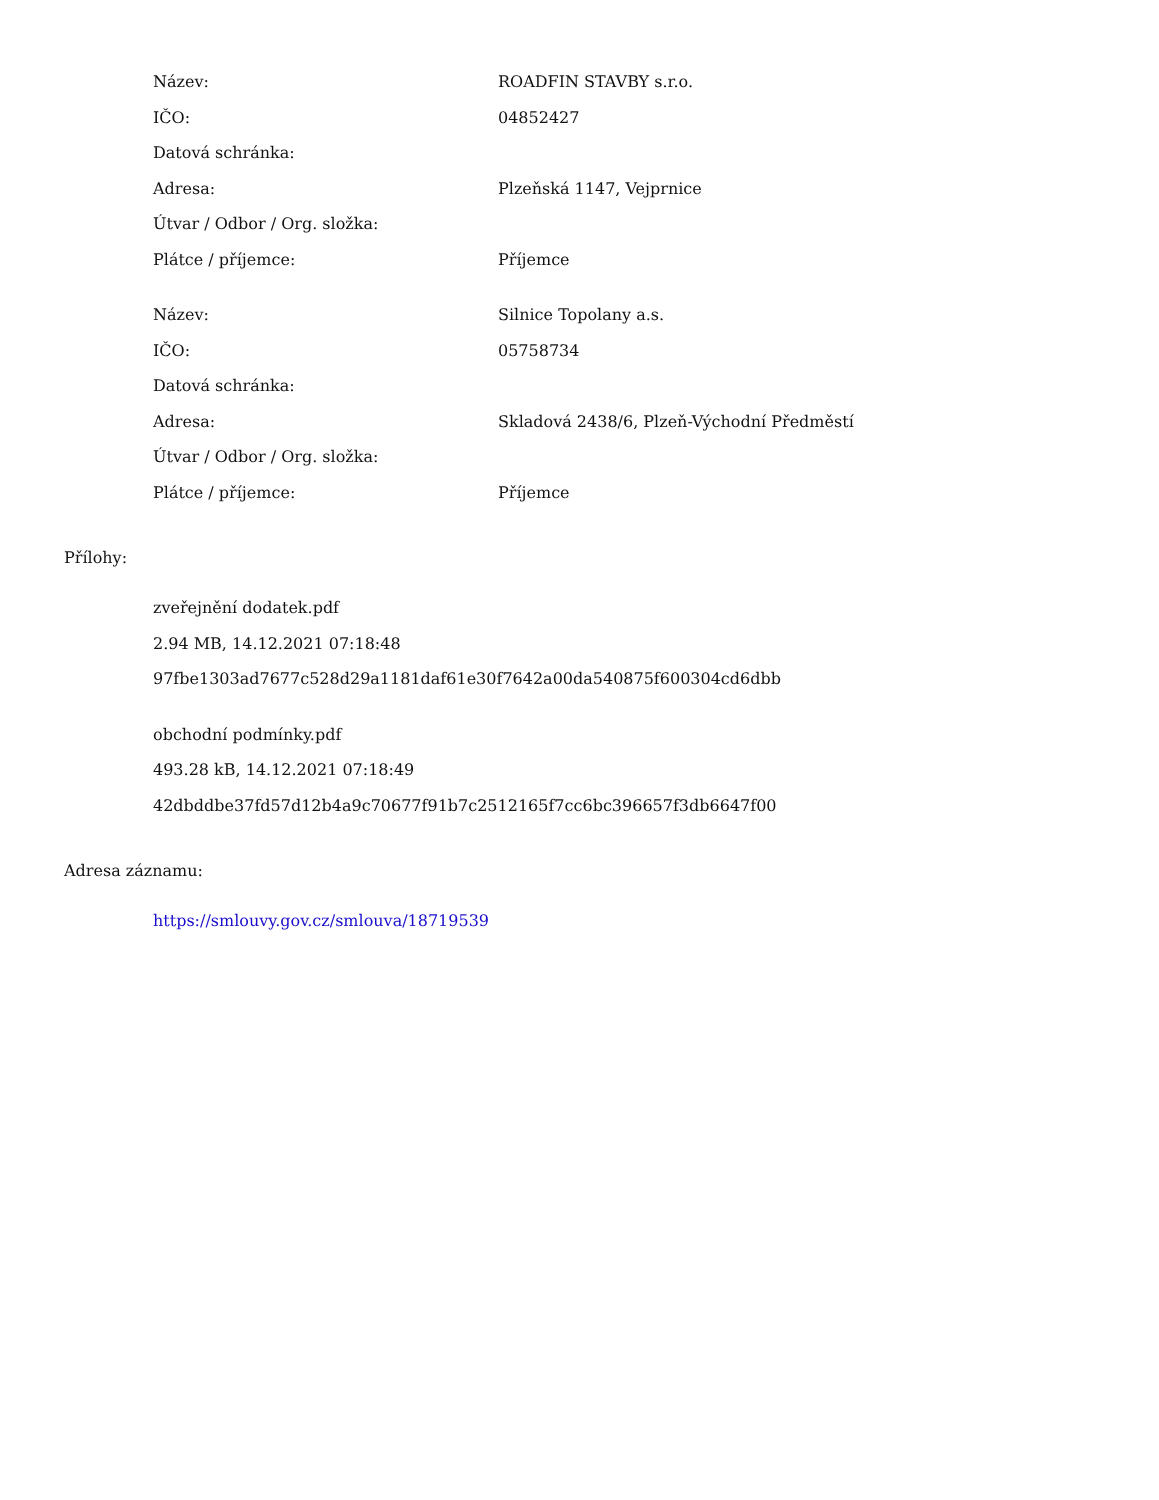Název: ROADFIN STAVBY s.r.o.
IČO: 04852427
Datová schránka:
Adresa: Plzeňská 1147, Vejprnice
Útvar / Odbor / Org. složka:
Plátce / příjemce: Příjemce
Název: Silnice Topolany a.s.
IČO: 05758734
Datová schránka:
Adresa: Skladová 2438/6, Plzeň-Východní Předměstí
Útvar / Odbor / Org. složka:
Plátce / příjemce: Příjemce
Přílohy:
zveřejnění dodatek.pdf
2.94 MB, 14.12.2021 07:18:48
97fbe1303ad7677c528d29a1181daf61e30f7642a00da540875f600304cd6dbb
obchodní podmínky.pdf
493.28 kB, 14.12.2021 07:18:49
42dbddbe37fd57d12b4a9c70677f91b7c2512165f7cc6bc396657f3db6647f00
Adresa záznamu:
https://smlouvy.gov.cz/smlouva/18719539